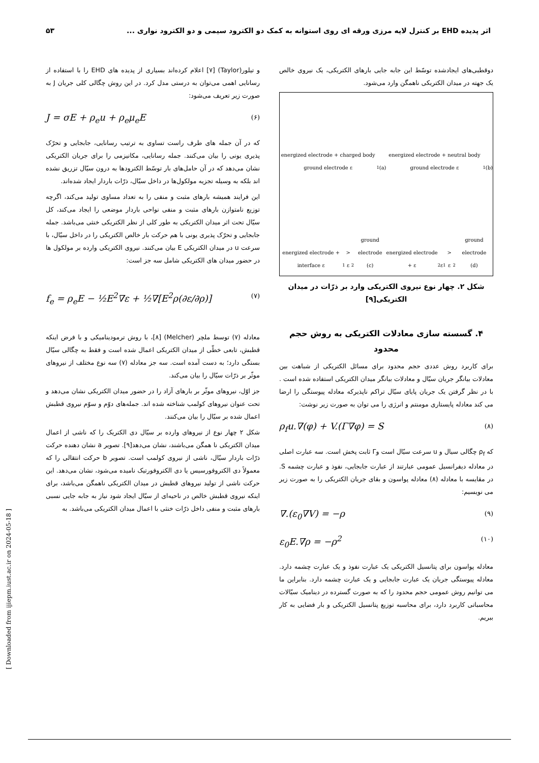اثر پدیده EHD بر کنترل لایه مرزی ورقه ای روی استوانه به کمک دو الکترود سیمی و دو الکترود نواری ... ۵۳
و تیلور(Taylor) [۷] اعلام کرده‌اند بسیاری از پدیده های EHD را با استفاده از رسانایی اهمی می‌توان به درستی مدل کرد. در این روش چگالی کلی جریان J به صورت زیر تعریف می‌شود:
J = σE + ρ<sub>e</sub>u + ρ<sub>e</sub>μ<sub>e</sub>E (۶)
که در آن جمله های طرف راست تساوی به ترتیب رسانایی، جابجایی و تحرّک پذیری یونی را بیان می‌کنند. جمله رسانایی، مکانیزمی را برای جریان الکتریکی نشان می‌دهد که در آن حامل‌های بار توسّط الکترودها به درون سیّال تزریق نشده اند بلکه به وسیله تجزیه مولکول‌ها در داخل سیّال، ذرّات باردار ایجاد شده‌اند.
این فرایند همیشه بارهای مثبت و منفی را به تعداد مساوی تولید می‌کند، اگرچه توزیع نامتوازن بارهای مثبت و منفی نواحی باردار موضعی را ایجاد می‌کند، کل سیّال تحت اثر میدان الکتریکی به طور کلی از نظر الکتریکی خنثی می‌باشد. جمله جابجایی و تحرّک پذیری یونی با هم حرکت بار خالص الکتریکی را در داخل سیّال، با سرعت u در میدان الکتریکی E بیان می‌کنند. نیروی الکتریکی وارده بر مولکول ها در حضور میدان های الکتریکی شامل سه جز است:
f<sub>e</sub> = ρ<sub>e</sub>E − ½E<sup>2</sup>∇ε + ½∇[E<sup>2</sup>ρ(∂ε/∂ρ)] (۷)
معادله (۷) توسط ملچر (Melcher) [۸]، با روش ترمودینامیکی و با فرض اینکه قطبش، تابعی خطّی از میدان الکتریکی اعمال شده است و فقط به چگالی سیّال بستگی دارد؛ به دست آمده است. سه جز معادله (۷) سه نوع مختلف از نیروهای موثّر بر ذرّات سیّال را بیان می‌کند.
جز اوّل، نیروهای موثّر بر بارهای آزاد را در حضور میدان الکتریکی نشان می‌دهد و تحت عنوان نیروهای کولمب شناخته شده اند. جمله‌های دوّم و سوّم نیروی قطبش اعمال شده بر سیّال را بیان می‌کنند.
شکل ۲ چهار نوع از نیروهای وارده بر سیّال دی الکتریک را که ناشی از اعمال میدان الکتریکی نا همگن می‌باشند، نشان می‌دهد[۹]. تصویر a نشان دهنده حرکت ذرّات باردار سیّال، ناشی از نیروی کولمب است. تصویر b حرکت انتقالی را که معمولاً دی الکتروفورسیس یا دی الکتروفورتیک نامیده می‌شود، نشان می‌دهد. این حرکت ناشی از تولید نیروهای قطبش در میدان الکتریکی ناهمگن می‌باشد، برای اینکه نیروی قطبش خالص در ناحیه‌ای از سیّال ایجاد شود نیاز به جابه جایی نسبی بارهای مثبت و منفی داخل ذرّات خنثی با اعمال میدان الکتریکی می‌باشد. به
دوقطبی‌های ایجادشده توسّط این جابه جایی بارهای الکتریکی، یک نیروی خالص یک جهته در میدان الکتریکی ناهمگن وارد می‌شود.
energized electrode + charged body ground electrode ε<sub>1</sub>
(a)
energized electrode + neutral body ground electrode ε<sub>1</sub>
(b)
energized electrode + interface ε<sub>1</sub> > ε<sub>2</sub> ground electrode
(c)
energized electrode + ε<sub>2</sub> ε<sub>1</sub> > ε<sub>2</sub> ground electrode
(d)
شکل ۲. چهار نوع نیروی الکتریکی وارد بر ذرّات در میدان الکتریکی[۹]
۴. گسسته سازی معادلات الکتریکی به روش حجم محدود
برای کاربرد روش عددی حجم محدود برای مسائل الکتریکی از شباهت بین معادلات بیانگر جریان سیّال و معادلات بیانگر میدان الکتریکی استفاده شده است . با در نظر گرفتن یک جریان پایای سیّال تراکم ناپذیرکه معادله پیوستگی را ارضا می کند معادله پایستاری مومنتم و انرژی را می توان به صورت زیر نوشت:
ρ<sub>f</sub>u.∇(φ) + V.(Γ∇φ) = S (۸)
که ρ<sub>f</sub> چگالی سیال و u سرعت سیّال است وΓ ثابت پخش است. سه عبارت اصلی در معادله دیفرانسیل عمومی عبارتند از عبارت جابجایی، نفوذ و عبارت چشمه S. در مقایسه با معادله (۸) معادله پواسون و بقای جریان الکتریکی را به صورت زیر می نویسیم:
∇.(ε<sub>0</sub>∇V) = −ρ (۹)
ε<sub>0</sub>E.∇ρ = −ρ<sup>2</sup> (۱۰)
معادله پواسون برای پتانسیل الکتریکی یک عبارت نفوذ و یک عبارت چشمه دارد. معادله پیوستگی جریان یک عبارت جابجایی و یک عبارت چشمه دارد. بنابراین ما می توانیم روش عمومی حجم محدود را که به صورت گسترده در دینامیک سیّالات محاسباتی کاربرد دارد، برای محاسبه توزیع پتانسیل الکتریکی و بار فضایی به کار ببریم.
[ Downloaded from ijiepm.iust.ac.ir on 2024-05-18 ]